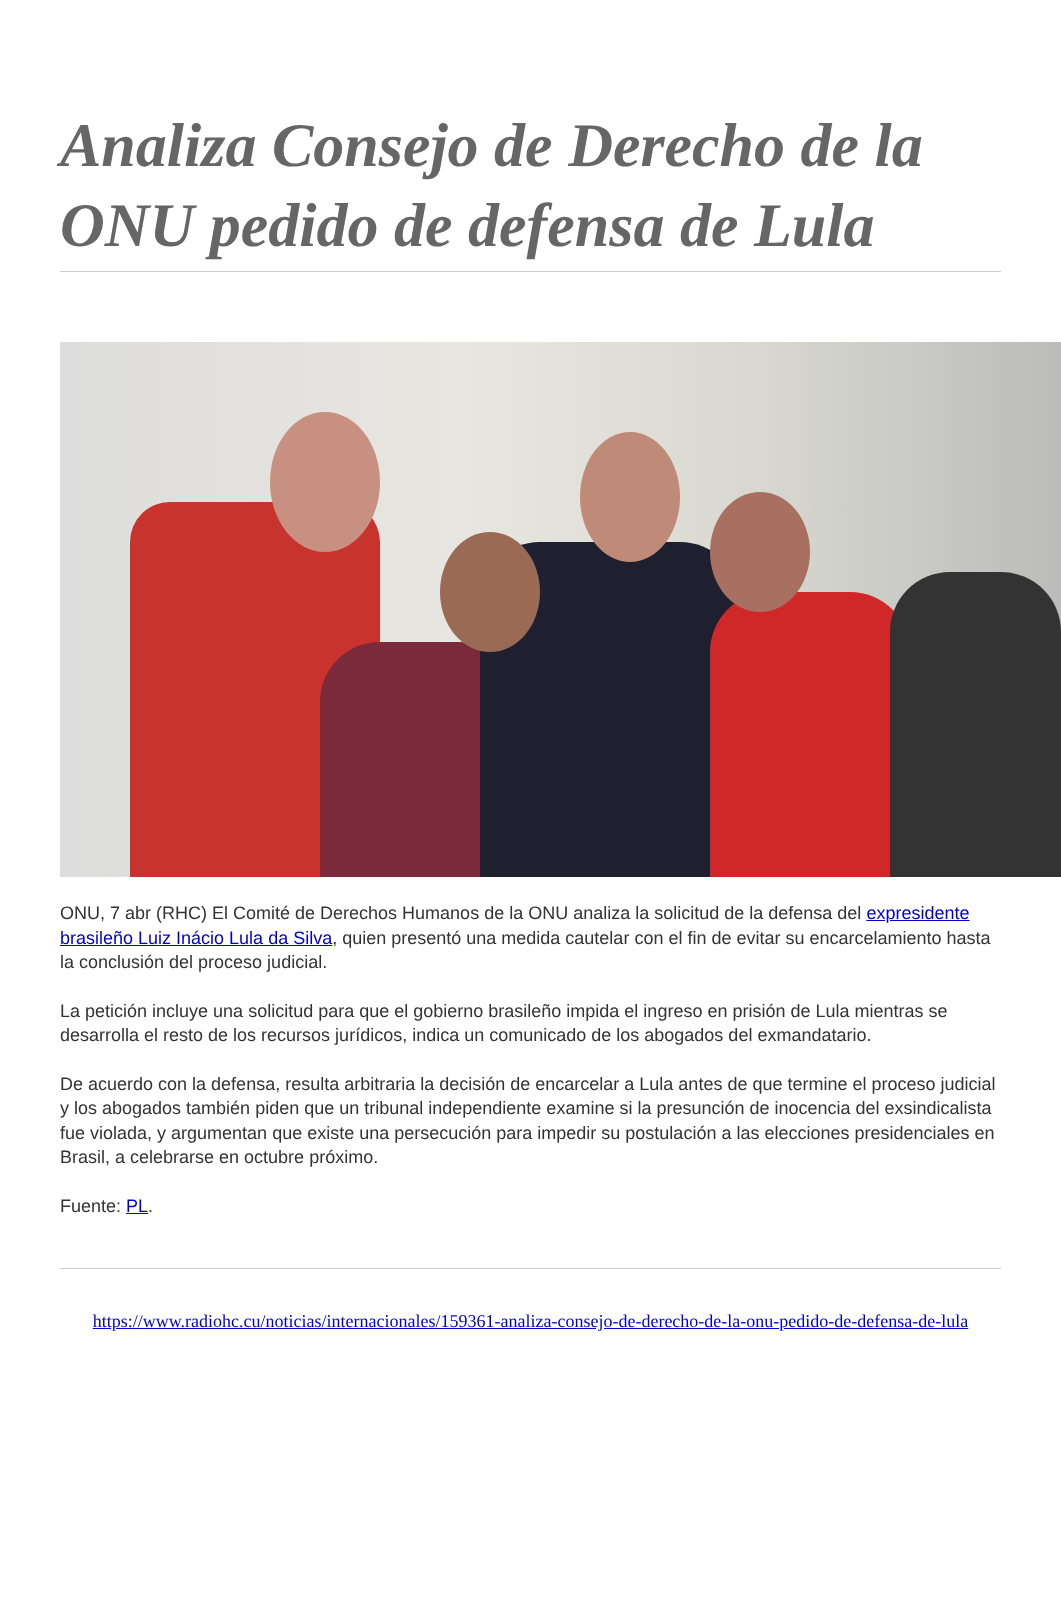Analiza Consejo de Derecho de la ONU pedido de defensa de Lula
ONU, 7 abr (RHC) El Comité de Derechos Humanos de la ONU analiza la solicitud de la defensa del expresidente brasileño Luiz Inácio Lula da Silva, quien presentó una medida cautelar con el fin de evitar su encarcelamiento hasta la conclusión del proceso judicial.
La petición incluye una solicitud para que el gobierno brasileño impida el ingreso en prisión de Lula mientras se desarrolla el resto de los recursos jurídicos, indica un comunicado de los abogados del exmandatario.
De acuerdo con la defensa, resulta arbitraria la decisión de encarcelar a Lula antes de que termine el proceso judicial y los abogados también piden que un tribunal independiente examine si la presunción de inocencia del exsindicalista fue violada, y argumentan que existe una persecución para impedir su postulación a las elecciones presidenciales en Brasil, a celebrarse en octubre próximo.
Fuente: PL.
https://www.radiohc.cu/noticias/internacionales/159361-analiza-consejo-de-derecho-de-la-onu-pedido-de-defensa-de-lula